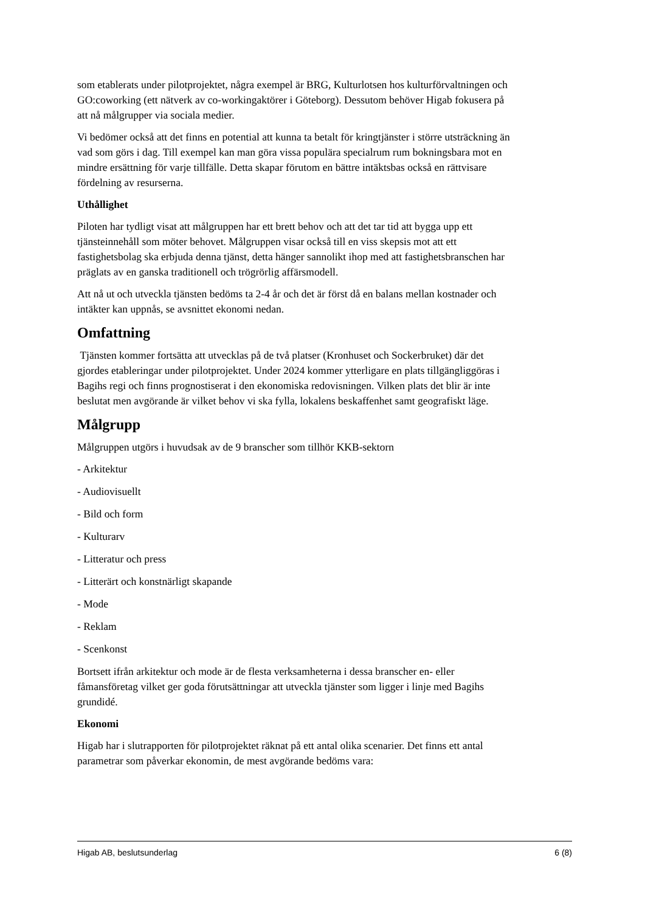som etablerats under pilotprojektet, några exempel är BRG, Kulturlotsen hos kulturförvaltningen och GO:coworking (ett nätverk av co-workingaktörer i Göteborg). Dessutom behöver Higab fokusera på att nå målgrupper via sociala medier.
Vi bedömer också att det finns en potential att kunna ta betalt för kringtjänster i större utsträckning än vad som görs i dag. Till exempel kan man göra vissa populära specialrum rum bokningsbara mot en mindre ersättning för varje tillfälle. Detta skapar förutom en bättre intäktsbas också en rättvisare fördelning av resurserna.
Uthållighet
Piloten har tydligt visat att målgruppen har ett brett behov och att det tar tid att bygga upp ett tjänsteinnehåll som möter behovet. Målgruppen visar också till en viss skepsis mot att ett fastighetsbolag ska erbjuda denna tjänst, detta hänger sannolikt ihop med att fastighetsbranschen har präglats av en ganska traditionell och trögrörlig affärsmodell.
Att nå ut och utveckla tjänsten bedöms ta 2-4 år och det är först då en balans mellan kostnader och intäkter kan uppnås, se avsnittet ekonomi nedan.
Omfattning
Tjänsten kommer fortsätta att utvecklas på de två platser (Kronhuset och Sockerbruket) där det gjordes etableringar under pilotprojektet. Under 2024 kommer ytterligare en plats tillgängliggöras i Bagihs regi och finns prognostiserat i den ekonomiska redovisningen. Vilken plats det blir är inte beslutat men avgörande är vilket behov vi ska fylla, lokalens beskaffenhet samt geografiskt läge.
Målgrupp
Målgruppen utgörs i huvudsak av de 9 branscher som tillhör KKB-sektorn
- Arkitektur
- Audiovisuellt
- Bild och form
- Kulturarv
- Litteratur och press
- Litterärt och konstnärligt skapande
- Mode
- Reklam
- Scenkonst
Bortsett ifrån arkitektur och mode är de flesta verksamheterna i dessa branscher en- eller fåmansföretag vilket ger goda förutsättningar att utveckla tjänster som ligger i linje med Bagihs grundidé.
Ekonomi
Higab har i slutrapporten för pilotprojektet räknat på ett antal olika scenarier. Det finns ett antal parametrar som påverkar ekonomin, de mest avgörande bedöms vara:
Higab AB, beslutsunderlag 6 (8)